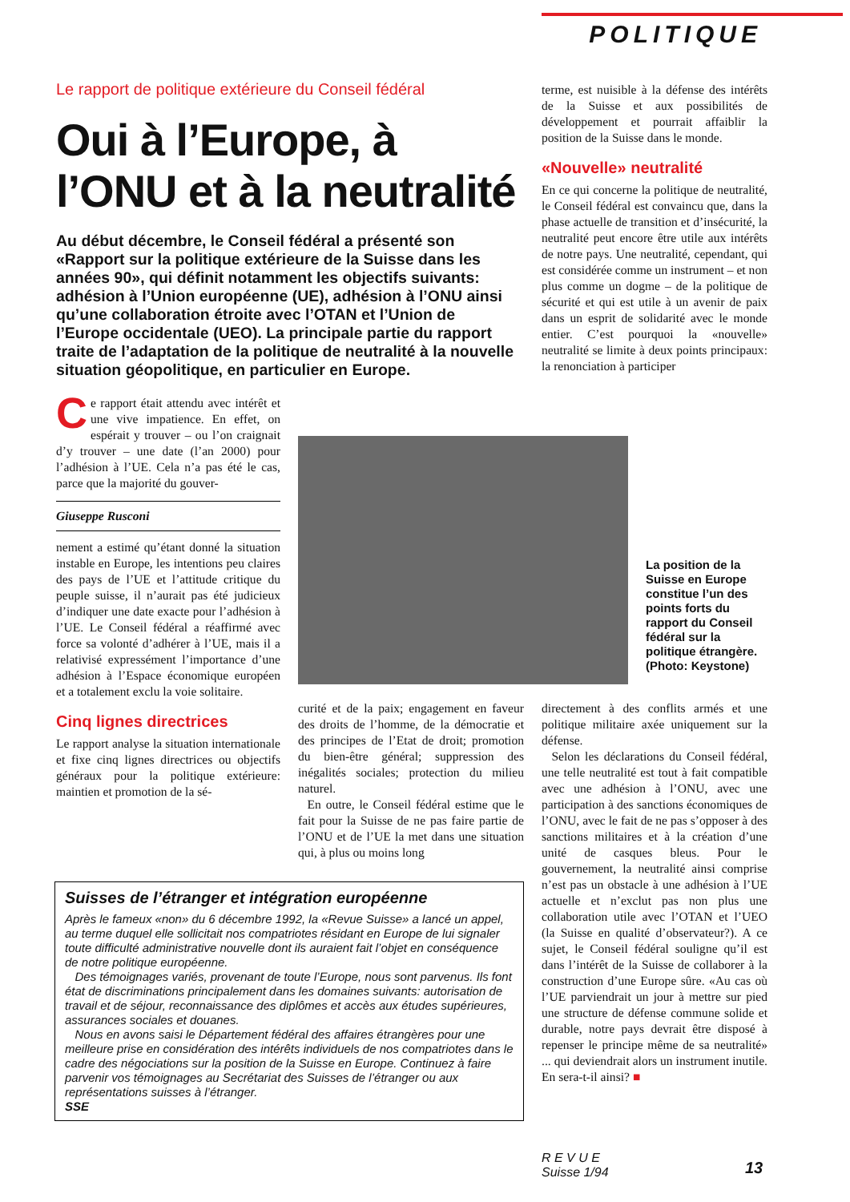POLITIQUE
Le rapport de politique extérieure du Conseil fédéral
Oui à l’Europe, à l’ONU et à la neutralité
Au début décembre, le Conseil fédéral a présenté son «Rapport sur la politique extérieure de la Suisse dans les années 90», qui définit notamment les objectifs suivants: adhésion à l’Union européenne (UE), adhésion à l’ONU ainsi qu’une collaboration étroite avec l’OTAN et l’Union de l’Europe occidentale (UEO). La principale partie du rapport traite de l’adaptation de la politique de neutralité à la nouvelle situation géopolitique, en particulier en Europe.
Ce rapport était attendu avec intérêt et une vive impatience. En effet, on espérait y trouver – ou l’on craignait d’y trouver – une date (l’an 2000) pour l’adhésion à l’UE. Cela n’a pas été le cas, parce que la majorité du gouver-
Giuseppe Rusconi
nement a estimé qu’étant donné la situation instable en Europe, les intentions peu claires des pays de l’UE et l’attitude critique du peuple suisse, il n’aurait pas été judicieux d’indiquer une date exacte pour l’adhésion à l’UE. Le Conseil fédéral a réaffirmé avec force sa volonté d’adhérer à l’UE, mais il a relativisé expressément l’importance d’une adhésion à l’Espace économique européen et a totalement exclu la voie solitaire.
Cinq lignes directrices
Le rapport analyse la situation internationale et fixe cinq lignes directrices ou objectifs généraux pour la politique extérieure: maintien et promotion de la sé-
terme, est nuisible à la défense des intérêts de la Suisse et aux possibilités de développement et pourrait affaiblir la position de la Suisse dans le monde.
«Nouvelle» neutralité
En ce qui concerne la politique de neutralité, le Conseil fédéral est convaincu que, dans la phase actuelle de transition et d’insécurité, la neutralité peut encore être utile aux intérêts de notre pays. Une neutralité, cependant, qui est considérée comme un instrument – et non plus comme un dogme – de la politique de sécurité et qui est utile à un avenir de paix dans un esprit de solidarité avec le monde entier. C’est pourquoi la «nouvelle» neutralité se limite à deux points principaux: la renonciation à participer
La position de la Suisse en Europe constitue l’un des points forts du rapport du Conseil fédéral sur la politique étrangère. (Photo: Keystone)
curité et de la paix; engagement en faveur des droits de l’homme, de la démocratie et des principes de l’Etat de droit; promotion du bien-être général; suppression des inégalités sociales; protection du milieu naturel.
En outre, le Conseil fédéral estime que le fait pour la Suisse de ne pas faire partie de l’ONU et de l’UE la met dans une situation qui, à plus ou moins long
directement à des conflits armés et une politique militaire axée uniquement sur la défense.
Selon les déclarations du Conseil fédéral, une telle neutralité est tout à fait compatible avec une adhésion à l’ONU, avec une participation à des sanctions économiques de l’ONU, avec le fait de ne pas s’opposer à des sanctions militaires et à la création d’une unité de casques bleus. Pour le gouvernement, la neutralité ainsi comprise n’est pas un obstacle à une adhésion à l’UE actuelle et n’exclut pas non plus une collaboration utile avec l’OTAN et l’UEO (la Suisse en qualité d’observateur?). A ce sujet, le Conseil fédéral souligne qu’il est dans l’intérêt de la Suisse de collaborer à la construction d’une Europe sûre. «Au cas où l’UE parviendrait un jour à mettre sur pied une structure de défense commune solide et durable, notre pays devrait être disposé à repenser le principe même de sa neutralité» ... qui deviendrait alors un instrument inutile. En sera-t-il ainsi? ■
Suisses de l’étranger et intégration européenne
Après le fameux «non» du 6 décembre 1992, la «Revue Suisse» a lancé un appel, au terme duquel elle sollicitait nos compatriotes résidant en Europe de lui signaler toute difficulté administrative nouvelle dont ils auraient fait l’objet en conséquence de notre politique européenne.
Des témoignages variés, provenant de toute l’Europe, nous sont parvenus. Ils font état de discriminations principalement dans les domaines suivants: autorisation de travail et de séjour, reconnaissance des diplômes et accès aux études supérieures, assurances sociales et douanes.
Nous en avons saisi le Département fédéral des affaires étrangères pour une meilleure prise en considération des intérêts individuels de nos compatriotes dans le cadre des négociations sur la position de la Suisse en Europe. Continuez à faire parvenir vos témoignages au Secrétariat des Suisses de l’étranger ou aux représentations suisses à l’étranger.
SSE
R E V U E
Suisse 1/94
13